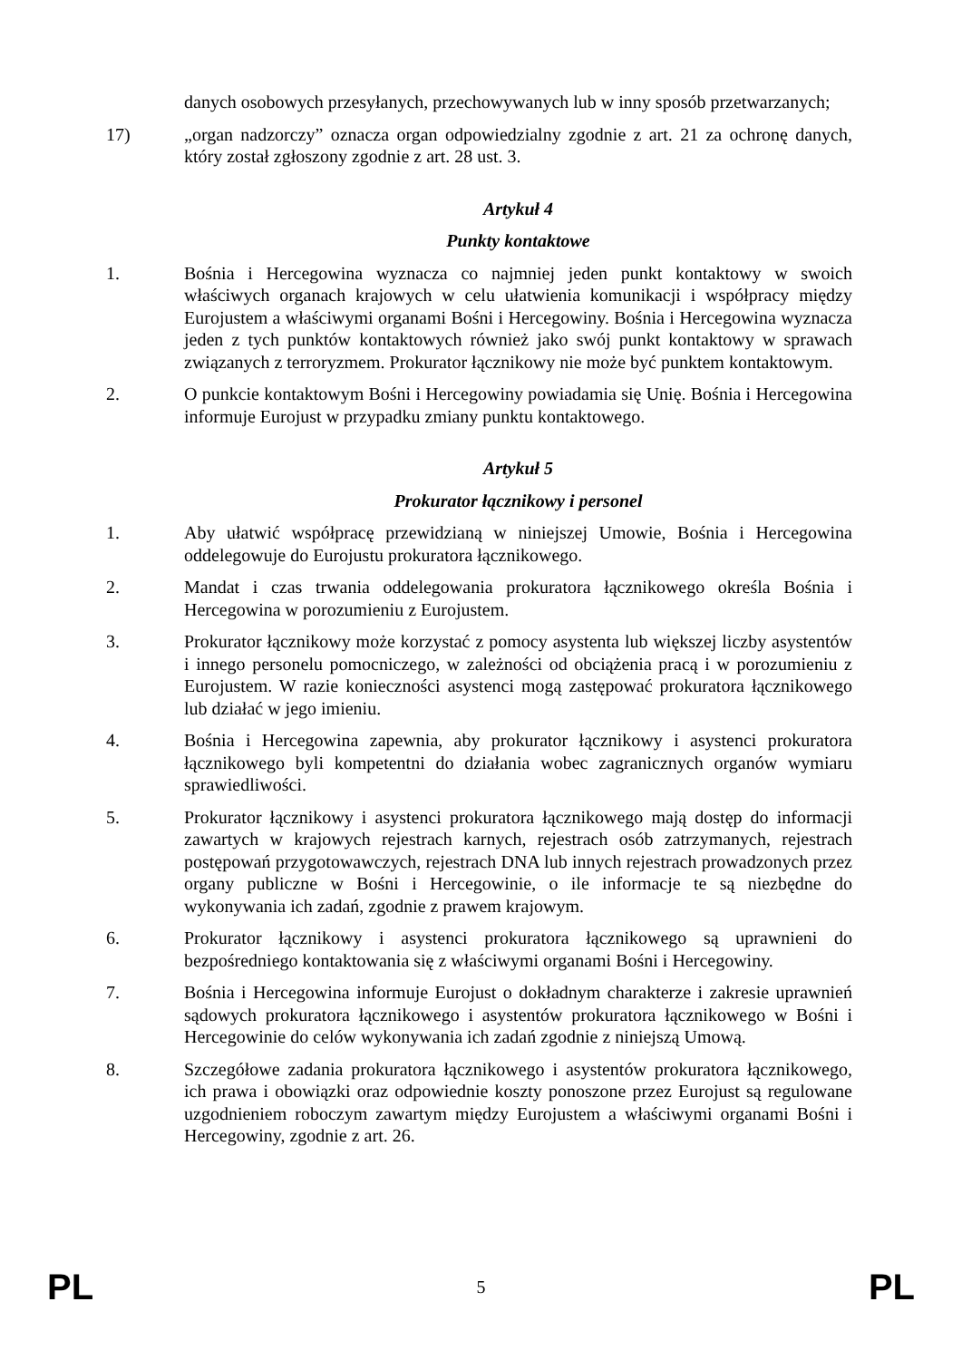danych osobowych przesyłanych, przechowywanych lub w inny sposób przetwarzanych;
17) „organ nadzorczy” oznacza organ odpowiedzialny zgodnie z art. 21 za ochronę danych, który został zgłoszony zgodnie z art. 28 ust. 3.
Artykuł 4
Punkty kontaktowe
1. Bośnia i Hercegowina wyznacza co najmniej jeden punkt kontaktowy w swoich właściwych organach krajowych w celu ułatwienia komunikacji i współpracy między Eurojustem a właściwymi organami Bośni i Hercegowiny. Bośnia i Hercegowina wyznacza jeden z tych punktów kontaktowych również jako swój punkt kontaktowy w sprawach związanych z terroryzmem. Prokurator łącznikowy nie może być punktem kontaktowym.
2. O punkcie kontaktowym Bośni i Hercegowiny powiadamia się Unię. Bośnia i Hercegowina informuje Eurojust w przypadku zmiany punktu kontaktowego.
Artykuł 5
Prokurator łącznikowy i personel
1. Aby ułatwić współpracę przewidzianą w niniejszej Umowie, Bośnia i Hercegowina oddelegowuje do Eurojustu prokuratora łącznikowego.
2. Mandat i czas trwania oddelegowania prokuratora łącznikowego określa Bośnia i Hercegowina w porozumieniu z Eurojustem.
3. Prokurator łącznikowy może korzystać z pomocy asystenta lub większej liczby asystentów i innego personelu pomocniczego, w zależności od obciążenia pracą i w porozumieniu z Eurojustem. W razie konieczności asystenci mogą zastępować prokuratora łącznikowego lub działać w jego imieniu.
4. Bośnia i Hercegowina zapewnia, aby prokurator łącznikowy i asystenci prokuratora łącznikowego byli kompetentni do działania wobec zagranicznych organów wymiaru sprawiedliwości.
5. Prokurator łącznikowy i asystenci prokuratora łącznikowego mają dostęp do informacji zawartych w krajowych rejestrach karnych, rejestrach osób zatrzymanych, rejestrach postępowań przygotowawczych, rejestrach DNA lub innych rejestrach prowadzonych przez organy publiczne w Bośni i Hercegowinie, o ile informacje te są niezbędne do wykonywania ich zadań, zgodnie z prawem krajowym.
6. Prokurator łącznikowy i asystenci prokuratora łącznikowego są uprawnieni do bezpośredniego kontaktowania się z właściwymi organami Bośni i Hercegowiny.
7. Bośnia i Hercegowina informuje Eurojust o dokładnym charakterze i zakresie uprawnień sądowych prokuratora łącznikowego i asystentów prokuratora łącznikowego w Bośni i Hercegowinie do celów wykonywania ich zadań zgodnie z niniejszą Umową.
8. Szczegółowe zadania prokuratora łącznikowego i asystentów prokuratora łącznikowego, ich prawa i obowiązki oraz odpowiednie koszty ponoszone przez Eurojust są regulowane uzgodnieniem roboczym zawartym między Eurojustem a właściwymi organami Bośni i Hercegowiny, zgodnie z art. 26.
PL 5 PL